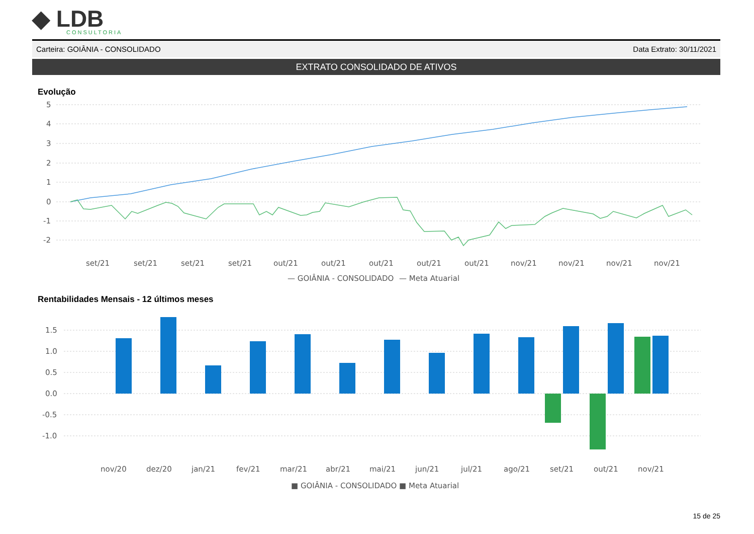◆ LDB
CONSULTORIA
Carteira: GOIÂNIA - CONSOLIDADO Data Extrato: 30/11/2021
EXTRATO CONSOLIDADO DE ATIVOS
Evolução
5
4
3
2
1
0
-1
-2
set/21
set/21
set/21
set/21
out/21
out/21
out/21
out/21
out/21
nov/21
nov/21
nov/21
nov/21
— GOIÂNIA - CONSOLIDADO
— Meta Atuarial
Rentabilidades Mensais - 12 últimos meses
1.5
1.0
0.5
0.0
-0.5
-1.0
nov/20
dez/20
jan/21
fev/21
mar/21
abr/21
mai/21
jun/21
jul/21
ago/21
set/21
out/21
nov/21
■ GOIÂNIA - CONSOLIDADO
■ Meta Atuarial
15 de 25